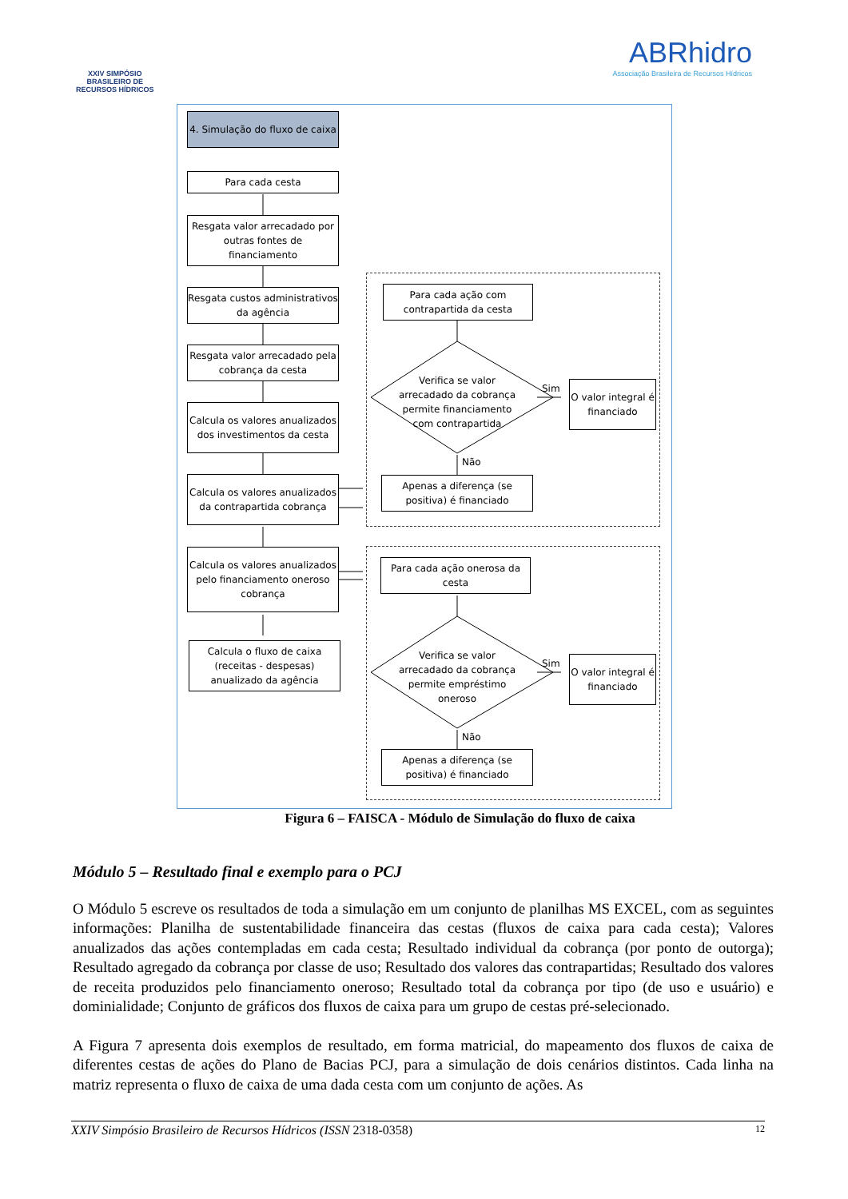XXIV SIMPÓSIO
BRASILEIRO DE
RECURSOS HÍDRICOS
ABRhidro
Associação Brasileira de Recursos Hídricos
4. Simulação do fluxo de caixa
Para cada cesta
Resgata valor arrecadado por outras fontes de financiamento
Resgata custos administrativos da agência
Resgata valor arrecadado pela cobrança da cesta
Calcula os valores anualizados dos investimentos da cesta
Calcula os valores anualizados da contrapartida cobrança
Calcula os valores anualizados pelo financiamento oneroso cobrança
Calcula o fluxo de caixa (receitas - despesas) anualizado da agência
Para cada ação com contrapartida da cesta
Verifica se valor arrecadado da cobrança permite financiamento com contrapartida
Sim
O valor integral é financiado
Não
Apenas a diferença (se positiva) é financiado
Para cada ação onerosa da cesta
Verifica se valor arrecadado da cobrança permite empréstimo oneroso
Sim
O valor integral é financiado
Não
Apenas a diferença (se positiva) é financiado
Figura 6 – FAISCA - Módulo de Simulação do fluxo de caixa
Módulo 5 – Resultado final e exemplo para o PCJ
O Módulo 5 escreve os resultados de toda a simulação em um conjunto de planilhas MS EXCEL, com as seguintes informações: Planilha de sustentabilidade financeira das cestas (fluxos de caixa para cada cesta); Valores anualizados das ações contempladas em cada cesta; Resultado individual da cobrança (por ponto de outorga); Resultado agregado da cobrança por classe de uso; Resultado dos valores das contrapartidas; Resultado dos valores de receita produzidos pelo financiamento oneroso; Resultado total da cobrança por tipo (de uso e usuário) e dominialidade; Conjunto de gráficos dos fluxos de caixa para um grupo de cestas pré-selecionado.
A Figura 7 apresenta dois exemplos de resultado, em forma matricial, do mapeamento dos fluxos de caixa de diferentes cestas de ações do Plano de Bacias PCJ, para a simulação de dois cenários distintos. Cada linha na matriz representa o fluxo de caixa de uma dada cesta com um conjunto de ações. As
XXIV Simpósio Brasileiro de Recursos Hídricos (ISSN 2318-0358) 12